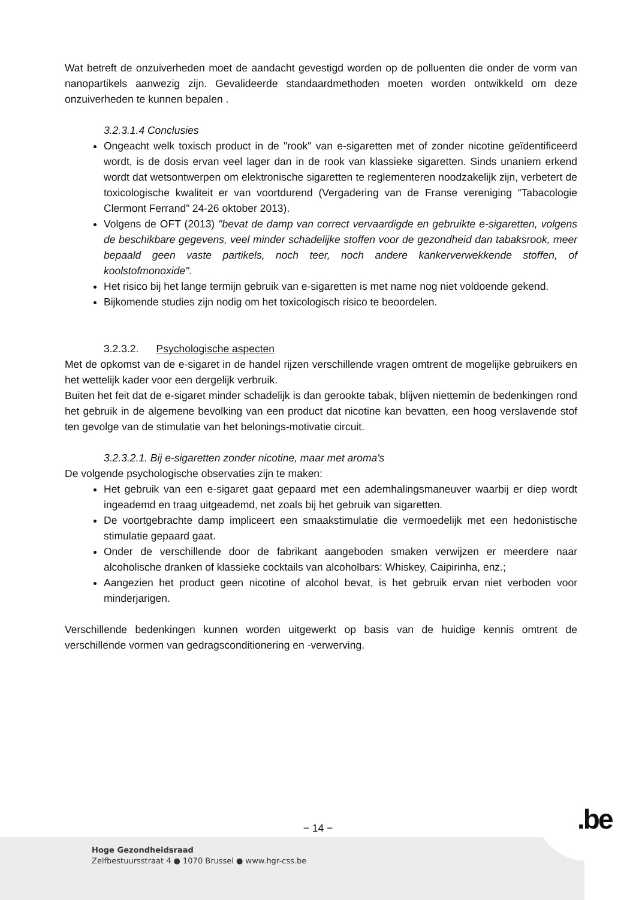Wat betreft de onzuiverheden moet de aandacht gevestigd worden op de polluenten die onder de vorm van nanopartikels aanwezig zijn. Gevalideerde standaardmethoden moeten worden ontwikkeld om deze onzuiverheden te kunnen bepalen .
3.2.3.1.4 Conclusies
Ongeacht welk toxisch product in de "rook" van e-sigaretten met of zonder nicotine geïdentificeerd wordt, is de dosis ervan veel lager dan in de rook van klassieke sigaretten. Sinds unaniem erkend wordt dat wetsontwerpen om elektronische sigaretten te reglementeren noodzakelijk zijn, verbetert de toxicologische kwaliteit er van voortdurend (Vergadering van de Franse vereniging “Tabacologie Clermont Ferrand” 24-26 oktober 2013).
Volgens de OFT (2013) "bevat de damp van correct vervaardigde en gebruikte e-sigaretten, volgens de beschikbare gegevens, veel minder schadelijke stoffen voor de gezondheid dan tabaksrook, meer bepaald geen vaste partikels, noch teer, noch andere kankerverwekkende stoffen, of koolstofmonoxide".
Het risico bij het lange termijn gebruik van e-sigaretten is met name nog niet voldoende gekend.
Bijkomende studies zijn nodig om het toxicologisch risico te beoordelen.
3.2.3.2. Psychologische aspecten
Met de opkomst van de e-sigaret in de handel rijzen verschillende vragen omtrent de mogelijke gebruikers en het wettelijk kader voor een dergelijk verbruik.
Buiten het feit dat de e-sigaret minder schadelijk is dan gerookte tabak, blijven niettemin de bedenkingen rond het gebruik in de algemene bevolking van een product dat nicotine kan bevatten, een hoog verslavende stof ten gevolge van de stimulatie van het belonings-motivatie circuit.
3.2.3.2.1. Bij e-sigaretten zonder nicotine, maar met aroma's
De volgende psychologische observaties zijn te maken:
Het gebruik van een e-sigaret gaat gepaard met een ademhalingsmaneuver waarbij er diep wordt ingeademd en traag uitgeademd, net zoals bij het gebruik van sigaretten.
De voortgebrachte damp impliceert een smaakstimulatie die vermoedelijk met een hedonistische stimulatie gepaard gaat.
Onder de verschillende door de fabrikant aangeboden smaken verwijzen er meerdere naar alcoholische dranken of klassieke cocktails van alcoholbars: Whiskey, Caipirinha, enz.;
Aangezien het product geen nicotine of alcohol bevat, is het gebruik ervan niet verboden voor minderjarigen.
Verschillende bedenkingen kunnen worden uitgewerkt op basis van de huidige kennis omtrent de verschillende vormen van gedragsconditionering en -verwerving.
− 14 − .be
Hoge Gezondheidsraad
Zelfbestuursstraat 4 ● 1070 Brussel ● www.hgr-css.be